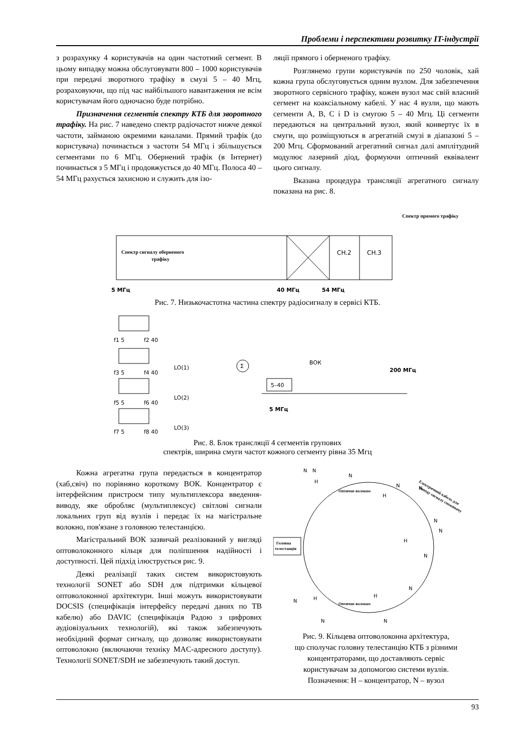Проблеми і перспективи розвитку IT-індустрії
з розрахунку 4 користувачів на один частотний сегмент. В цьому випадку можна обслуговувати 800 – 1000 користувачів при передачі зворотного трафіку в смузі 5 – 40 Мгц, розраховуючи, що під час найбільшого навантаження не всім користувачам його одночасно буде потрібно.
Призначення сегментів спектру КТБ для зворотного трафіку. На рис. 7 наведено спектр радіочастот нижче деякої частоти, займаною окремими каналами. Прямий трафік (до користувача) починається з частоти 54 МГц і збільшується сегментами по 6 МГц. Обернений трафік (в Інтернет) починається з 5 МГц і продовжується до 40 МГц. Полоса 40 – 54 МГц рахується захисною и служить для ізо-
ляції прямого і оберненого трафіку.
Розглянемо групи користувачів по 250 чоловік, хай кожна група обслуговується одним вузлом. Для забезпечення зворотного сервісного трафіку, кожен вузол має свій власний сегмент на коаксіальному кабелі. У нас 4 вузли, що мають сегменти A, B, C і D із смугою 5 – 40 Мгц. Ці сегменти передаються на центральний вузол, який конвертує їх в смуги, що розміщуються в агрегатній смузі в діапазоні 5 – 200 Мгц. Сформований агрегатний сигнал далі амплітудний модулює лазерний діод, формуючи оптичний еквівалент цього сигналу.
Вказана процедура трансляції агрегатного сигналу показана на рис. 8.
Спектр прямого трафіку
Спектр сигналу оберненого
трафіку
CH.2
CH.3
5 МГц
40 МГц
54 МГц
Рис. 7. Низькочастотна частина спектру радіосигналу в сервісі КТБ.
f1 5
f2 40
f3 5
f4 40
LO(1)
f5 5
f6 40
LO(2)
f7 5
f8 40
LO(3)
Σ
ВОК
200 МГц
5–40
5 МГц
Рис. 8. Блок трансляції 4 сегментів групових
спектрів, ширина смуги частот кожного сегменту рівна 35 Мгц
Кожна агрегатна група передається в концентратор (хаб,свіч) по порівняно короткому ВОК. Концентратор є інтерфейсним пристроєм типу мультиплексора введення-виводу, яке обробляє (мультиплексує) світлові сигнали локальних груп від вузлів і передає їх на магістральне волокно, пов'язане з головною телестанцією.
Магістральний ВОК зазвичай реалізований у вигляді оптоволоконного кільця для поліпшення надійності і доступності. Цей підхід ілюструється рис. 9.
Деякі реалізації таких систем використовують технології SONET або SDH для підтримки кільцевої оптоволоконної архітектури. Інші можуть використовувати DOCSIS (специфікація інтерфейсу передачі даних по ТВ кабелю) або DAVIC (специфікація Радою з цифрових аудіовізуальних технологій), які також забезпечують необхідний формат сигналу, що дозволяє використовувати оптоволокно (включаючи техніку MAC-адресного доступу). Технології SONET/SDH не забезпечують такий доступ.
Головна
телестанція
Оптичне волокно
Оптичне волокно
Електричний кабель для
виводу сигналу споживачу
H
H
H
H
H
N
N
N
N
N
N
N
N
N
N
N
N
Рис. 9. Кільцева оптоволоконна архітектура,
що сполучає головну телестанцію КТБ з різними
концентраторами, що доставляють сервіс
користувачам за допомогою системи вузлів.
Позначення: H – концентратор, N – вузол
93